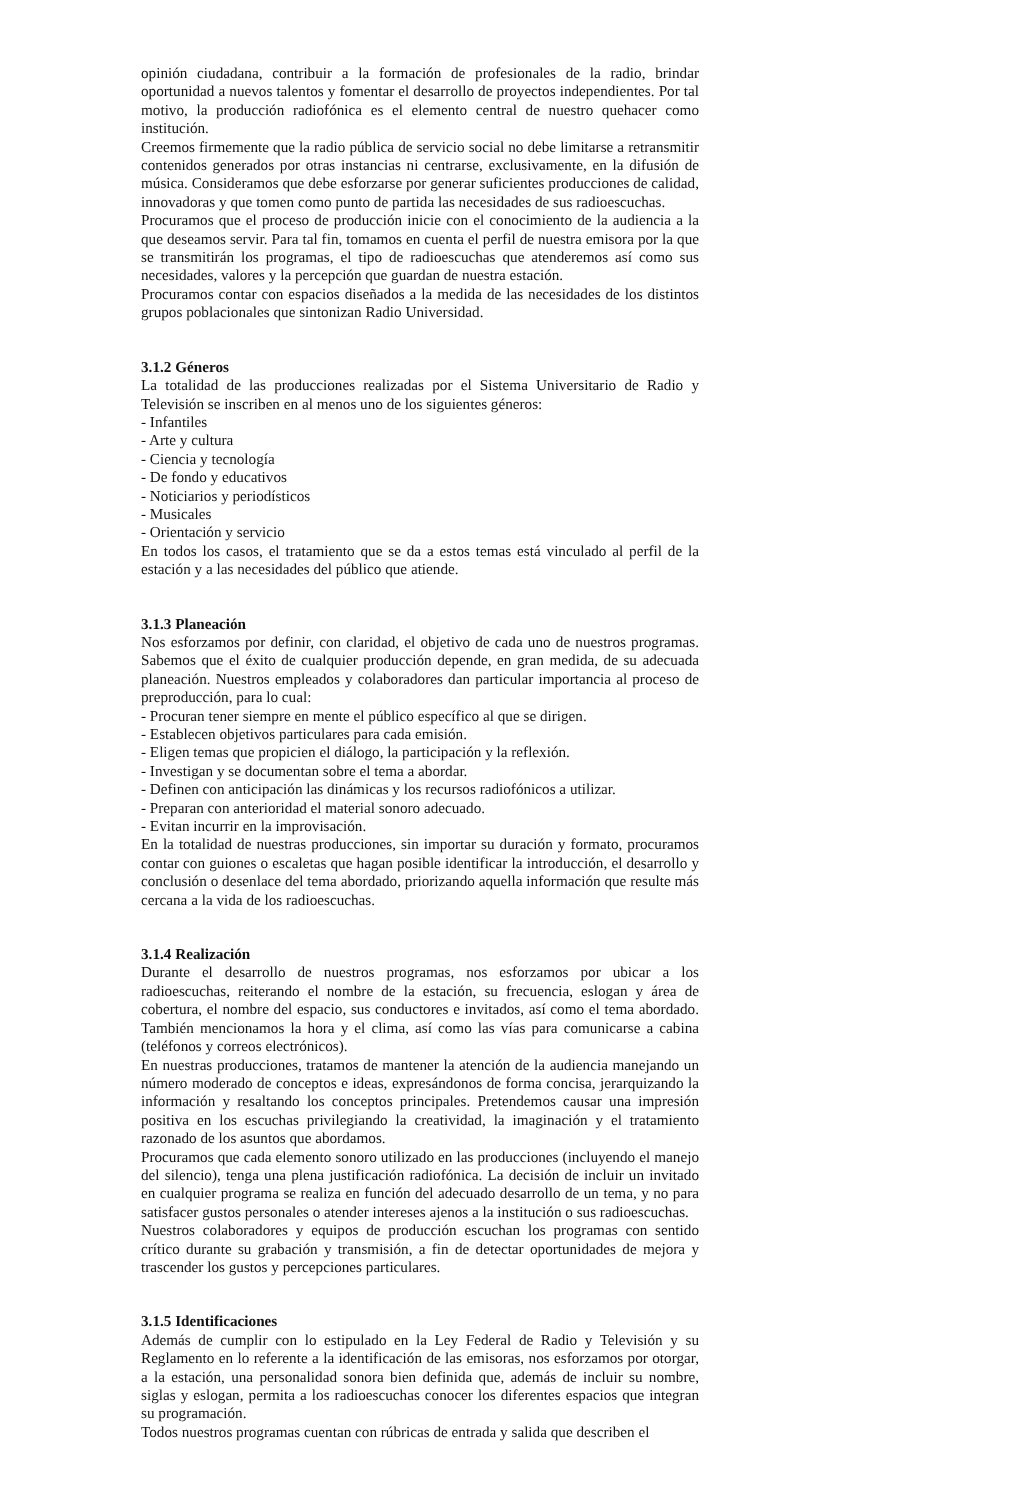opinión ciudadana, contribuir a la formación de profesionales de la radio, brindar oportunidad a nuevos talentos y fomentar el desarrollo de proyectos independientes. Por tal motivo, la producción radiofónica es el elemento central de nuestro quehacer como institución.
Creemos firmemente que la radio pública de servicio social no debe limitarse a retransmitir contenidos generados por otras instancias ni centrarse, exclusivamente, en la difusión de música. Consideramos que debe esforzarse por generar suficientes producciones de calidad, innovadoras y que tomen como punto de partida las necesidades de sus radioescuchas.
Procuramos que el proceso de producción inicie con el conocimiento de la audiencia a la que deseamos servir. Para tal fin, tomamos en cuenta el perfil de nuestra emisora por la que se transmitirán los programas, el tipo de radioescuchas que atenderemos así como sus necesidades, valores y la percepción que guardan de nuestra estación.
Procuramos contar con espacios diseñados a la medida de las necesidades de los distintos grupos poblacionales que sintonizan Radio Universidad.
3.1.2 Géneros
La totalidad de las producciones realizadas por el Sistema Universitario de Radio y Televisión se inscriben en al menos uno de los siguientes géneros:
- Infantiles
- Arte y cultura
- Ciencia y tecnología
- De fondo y educativos
- Noticiarios y periodísticos
- Musicales
- Orientación y servicio
En todos los casos, el tratamiento que se da a estos temas está vinculado al perfil de la estación y a las necesidades del público que atiende.
3.1.3 Planeación
Nos esforzamos por definir, con claridad, el objetivo de cada uno de nuestros programas. Sabemos que el éxito de cualquier producción depende, en gran medida, de su adecuada planeación. Nuestros empleados y colaboradores dan particular importancia al proceso de preproducción, para lo cual:
- Procuran tener siempre en mente el público específico al que se dirigen.
- Establecen objetivos particulares para cada emisión.
- Eligen temas que propicien el diálogo, la participación y la reflexión.
- Investigan y se documentan sobre el tema a abordar.
- Definen con anticipación las dinámicas y los recursos radiofónicos a utilizar.
- Preparan con anterioridad el material sonoro adecuado.
- Evitan incurrir en la improvisación.
En la totalidad de nuestras producciones, sin importar su duración y formato, procuramos contar con guiones o escaletas que hagan posible identificar la introducción, el desarrollo y conclusión o desenlace del tema abordado, priorizando aquella información que resulte más cercana a la vida de los radioescuchas.
3.1.4 Realización
Durante el desarrollo de nuestros programas, nos esforzamos por ubicar a los radioescuchas, reiterando el nombre de la estación, su frecuencia, eslogan y área de cobertura, el nombre del espacio, sus conductores e invitados, así como el tema abordado. También mencionamos la hora y el clima, así como las vías para comunicarse a cabina (teléfonos y correos electrónicos).
En nuestras producciones, tratamos de mantener la atención de la audiencia manejando un número moderado de conceptos e ideas, expresándonos de forma concisa, jerarquizando la información y resaltando los conceptos principales. Pretendemos causar una impresión positiva en los escuchas privilegiando la creatividad, la imaginación y el tratamiento razonado de los asuntos que abordamos.
Procuramos que cada elemento sonoro utilizado en las producciones (incluyendo el manejo del silencio), tenga una plena justificación radiofónica. La decisión de incluir un invitado en cualquier programa se realiza en función del adecuado desarrollo de un tema, y no para satisfacer gustos personales o atender intereses ajenos a la institución o sus radioescuchas.
Nuestros colaboradores y equipos de producción escuchan los programas con sentido crítico durante su grabación y transmisión, a fin de detectar oportunidades de mejora y trascender los gustos y percepciones particulares.
3.1.5 Identificaciones
Además de cumplir con lo estipulado en la Ley Federal de Radio y Televisión y su Reglamento en lo referente a la identificación de las emisoras, nos esforzamos por otorgar, a la estación, una personalidad sonora bien definida que, además de incluir su nombre, siglas y eslogan, permita a los radioescuchas conocer los diferentes espacios que integran su programación.
Todos nuestros programas cuentan con rúbricas de entrada y salida que describen el